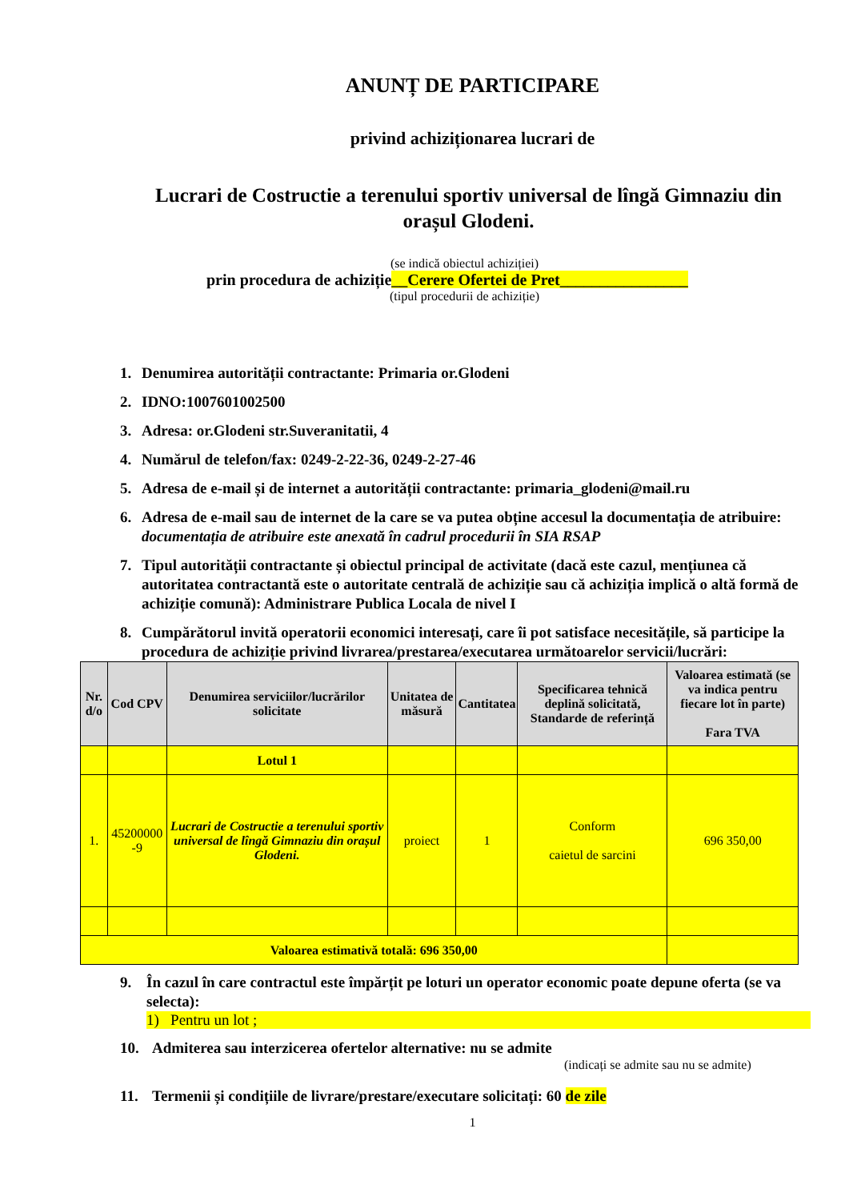ANUNȚ DE PARTICIPARE
privind achiziționarea lucrari de
Lucrari de Costructie a terenului sportiv universal de lîngă Gimnaziu din orașul Glodeni.
(se indică obiectul achiziției)
prin procedura de achiziție__Cerere Ofertei de Pret________________
(tipul procedurii de achiziție)
1. Denumirea autorității contractante: Primaria or.Glodeni
2. IDNO:1007601002500
3. Adresa: or.Glodeni str.Suveranitatii, 4
4. Numărul de telefon/fax: 0249-2-22-36, 0249-2-27-46
5. Adresa de e-mail și de internet a autorității contractante: primaria_glodeni@mail.ru
6. Adresa de e-mail sau de internet de la care se va putea obține accesul la documentația de atribuire: documentația de atribuire este anexată în cadrul procedurii în SIA RSAP
7. Tipul autorității contractante și obiectul principal de activitate (dacă este cazul, mențiunea că autoritatea contractantă este o autoritate centrală de achiziție sau că achiziția implică o altă formă de achiziție comună): Administrare Publica Locala de nivel I
8. Cumpărătorul invită operatorii economici interesați, care îi pot satisface necesitățile, să participe la procedura de achiziție privind livrarea/prestarea/executarea următoarelor servicii/lucrări:
| Nr. d/o | Cod CPV | Denumirea serviciilor/lucrărilor solicitate | Unitatea de măsură | Cantitatea | Specificarea tehnică deplină solicitată, Standarde de referință | Valoarea estimată (se va indica pentru fiecare lot în parte) Fara TVA |
| --- | --- | --- | --- | --- | --- | --- |
| | | Lotul 1 | | | | |
| 1. | 45200000 -9 | Lucrari de Costructie a terenului sportiv universal de lîngă Gimnaziu din orașul Glodeni. | proiect | 1 | Conform caietul de sarcini | 696 350,00 |
| Valoarea estimativă totală: 696 350,00 | | | | | | |
9. În cazul în care contractul este împărțit pe loturi un operator economic poate depune oferta (se va selecta):
1) Pentru un lot ;
10. Admiterea sau interzicerea ofertelor alternative: nu se admite
(indicați se admite sau nu se admite)
11. Termenii și condițiile de livrare/prestare/executare solicitați: 60 de zile
1